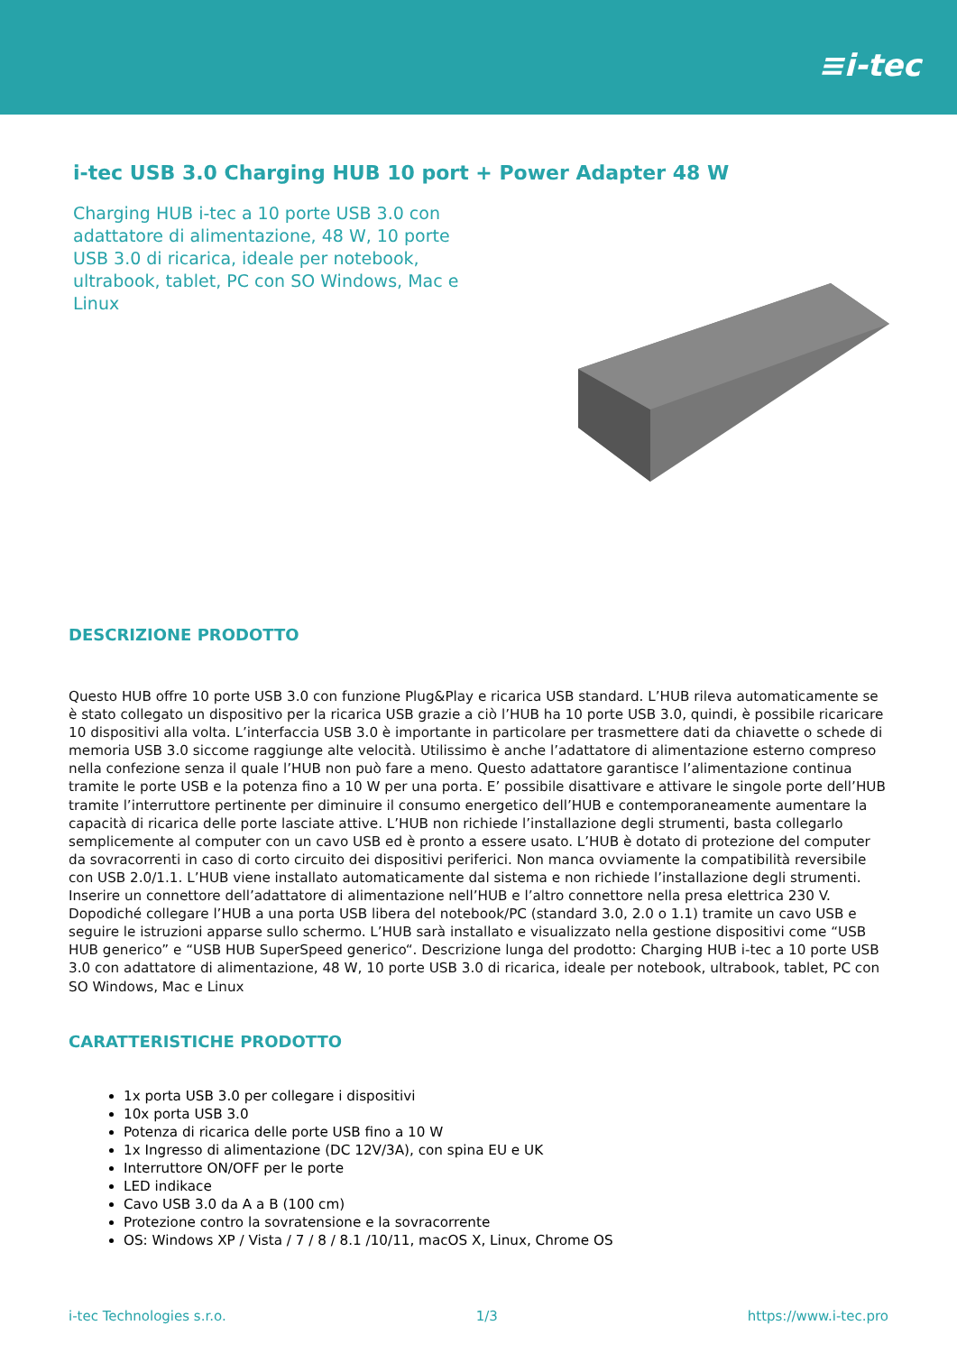≡i-tec
i-tec USB 3.0 Charging HUB 10 port + Power Adapter 48 W
Charging HUB i-tec a 10 porte USB 3.0 con adattatore di alimentazione, 48 W, 10 porte USB 3.0 di ricarica, ideale per notebook, ultrabook, tablet, PC con SO Windows, Mac e Linux
DESCRIZIONE PRODOTTO
Questo HUB offre 10 porte USB 3.0 con funzione Plug&Play e ricarica USB standard. L’HUB rileva automaticamente se è stato collegato un dispositivo per la ricarica USB grazie a ciò l’HUB ha 10 porte USB 3.0, quindi, è possibile ricaricare 10 dispositivi alla volta. L’interfaccia USB 3.0 è importante in particolare per trasmettere dati da chiavette o schede di memoria USB 3.0 siccome raggiunge alte velocità. Utilissimo è anche l’adattatore di alimentazione esterno compreso nella confezione senza il quale l’HUB non può fare a meno. Questo adattatore garantisce l’alimentazione continua tramite le porte USB e la potenza fino a 10 W per una porta. E’ possibile disattivare e attivare le singole porte dell’HUB tramite l’interruttore pertinente per diminuire il consumo energetico dell’HUB e contemporaneamente aumentare la capacità di ricarica delle porte lasciate attive. L’HUB non richiede l’installazione degli strumenti, basta collegarlo semplicemente al computer con un cavo USB ed è pronto a essere usato. L’HUB è dotato di protezione del computer da sovracorrenti in caso di corto circuito dei dispositivi periferici. Non manca ovviamente la compatibilità reversibile con USB 2.0/1.1. L’HUB viene installato automaticamente dal sistema e non richiede l’installazione degli strumenti. Inserire un connettore dell’adattatore di alimentazione nell’HUB e l’altro connettore nella presa elettrica 230 V. Dopodiché collegare l’HUB a una porta USB libera del notebook/PC (standard 3.0, 2.0 o 1.1) tramite un cavo USB e seguire le istruzioni apparse sullo schermo. L’HUB sarà installato e visualizzato nella gestione dispositivi come “USB HUB generico” e “USB HUB SuperSpeed generico“. Descrizione lunga del prodotto: Charging HUB i-tec a 10 porte USB 3.0 con adattatore di alimentazione, 48 W, 10 porte USB 3.0 di ricarica, ideale per notebook, ultrabook, tablet, PC con SO Windows, Mac e Linux
CARATTERISTICHE PRODOTTO
1x porta USB 3.0 per collegare i dispositivi
10x porta USB 3.0
Potenza di ricarica delle porte USB fino a 10 W
1x Ingresso di alimentazione (DC 12V/3A), con spina EU e UK
Interruttore ON/OFF per le porte
LED indikace
Cavo USB 3.0 da A a B (100 cm)
Protezione contro la sovratensione e la sovracorrente
OS: Windows XP / Vista / 7 / 8 / 8.1 /10/11, macOS X, Linux, Chrome OS
i-tec Technologies s.r.o. 1/3 https://www.i-tec.pro